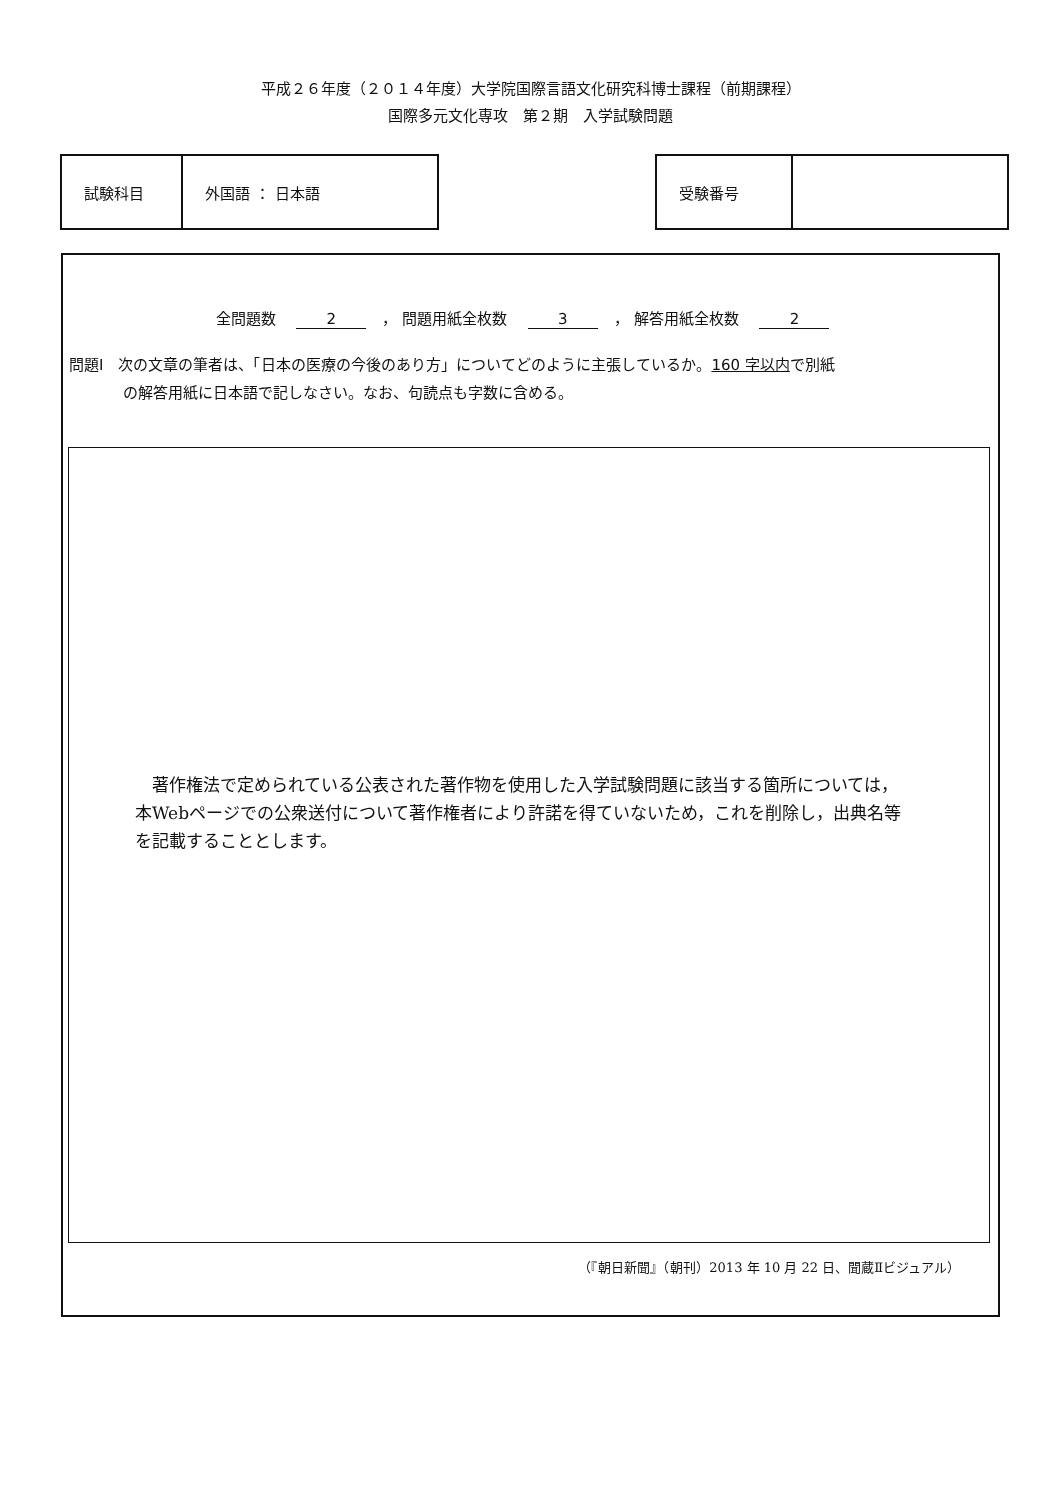平成２６年度（２０１４年度）大学院国際言語文化研究科博士課程（前期課程）
国際多元文化専攻　第２期　入学試験問題
| 試験科目 | 外国語 ： 日本語 |
| 受験番号 | |
全問題数 2 ， 問題用紙全枚数 3 ， 解答用紙全枚数 2
問題Ⅰ　次の文章の筆者は、「日本の医療の今後のあり方」についてどのように主張しているか。160 字以内で別紙
の解答用紙に日本語で記しなさい。なお、句読点も字数に含める。
　著作権法で定められている公表された著作物を使用した入学試験問題に該当する箇所については，本Webページでの公衆送付について著作権者により許諾を得ていないため，これを削除し，出典名等を記載することとします。
（『朝日新聞』（朝刊）2013 年 10 月 22 日、聞蔵Ⅱビジュアル）